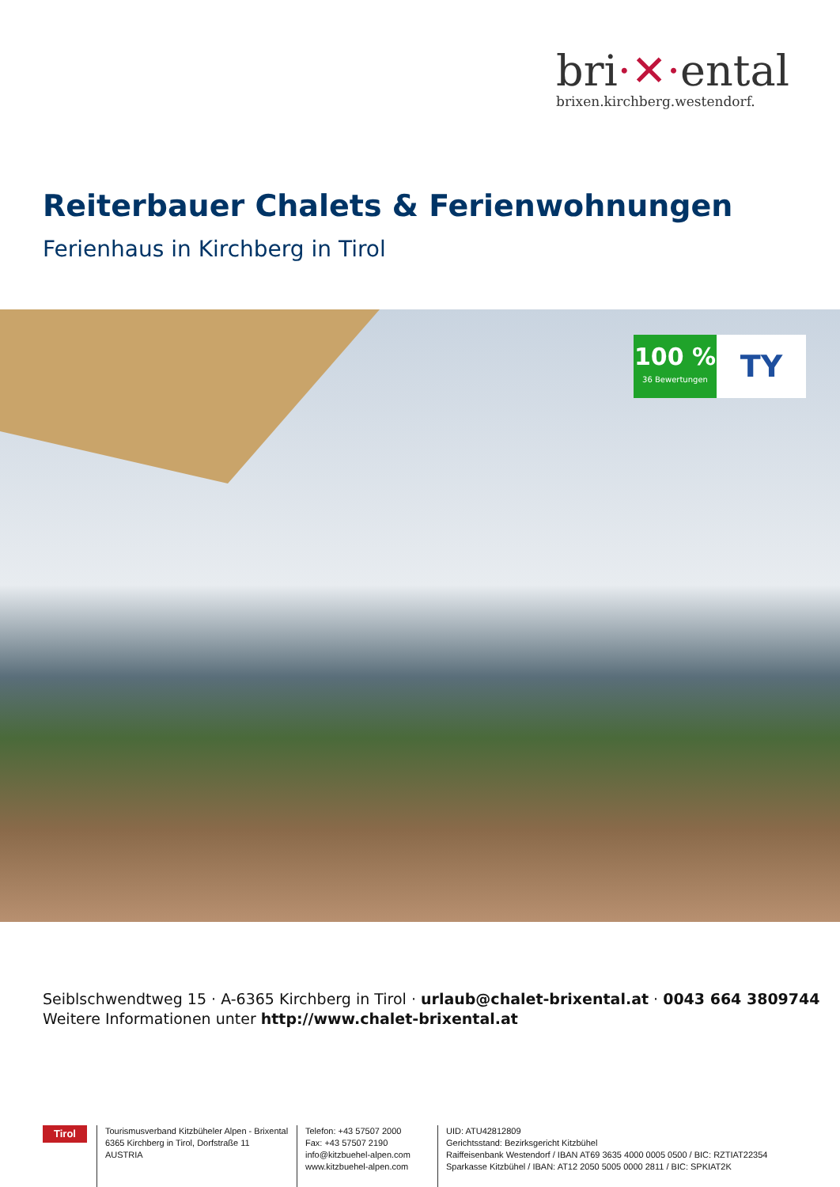bri·✕·ental
brixen.kirchberg.westendorf.
Reiterbauer Chalets & Ferienwohnungen
Ferienhaus in Kirchberg in Tirol
100 %
36 Bewertungen
TY
Seiblschwendtweg 15 · A-6365 Kirchberg in Tirol · urlaub@chalet-brixental.at · 0043 664 3809744
Weitere Informationen unter http://www.chalet-brixental.at
Tirol
Tourismusverband Kitzbüheler Alpen - Brixental
6365 Kirchberg in Tirol, Dorfstraße 11
AUSTRIA
Telefon: +43 57507 2000
Fax: +43 57507 2190
info@kitzbuehel-alpen.com
www.kitzbuehel-alpen.com
UID: ATU42812809
Gerichtsstand: Bezirksgericht Kitzbühel
Raiffeisenbank Westendorf / IBAN AT69 3635 4000 0005 0500 / BIC: RZTIAT22354
Sparkasse Kitzbühel / IBAN: AT12 2050 5005 0000 2811 / BIC: SPKIAT2K